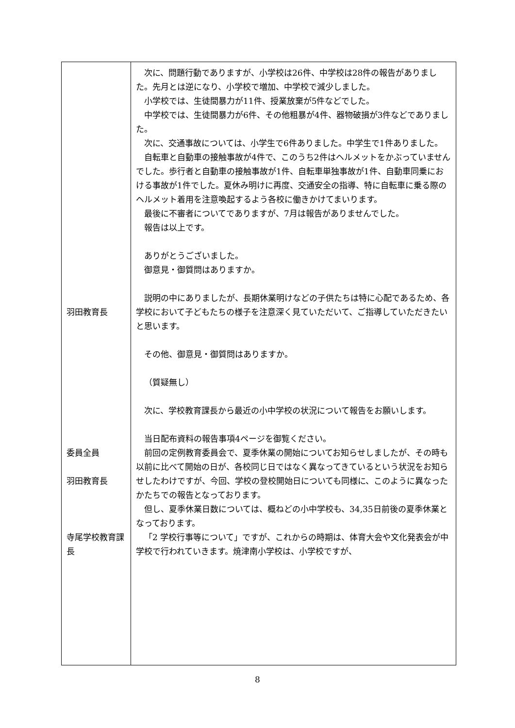| 羽田教育長 委員全員 羽田教育長 寺尾学校教育課 長 | 次に、問題行動でありますが、小学校は26件、中学校は28件の報告がありました。先月とは逆になり、小学校で増加、中学校で減少しました。 小学校では、生徒間暴力が11件、授業放棄が5件などでした。 中学校では、生徒間暴力が6件、その他粗暴が4件、器物破損が3件などでありました。 次に、交通事故については、小学生で6件ありました。中学生で1件ありました。 自転車と自動車の接触事故が4件で、このうち2件はヘルメットをかぶっていませんでした。歩行者と自動車の接触事故が1件、自転車単独事故が1件、自動車同乗における事故が1件でした。夏休み明けに再度、交通安全の指導、特に自転車に乗る際のヘルメット着用を注意喚起するよう各校に働きかけてまいります。 最後に不審者についてでありますが、7月は報告がありませんでした。 報告は以上です。 ありがとうございました。 御意見・御質問はありますか。 説明の中にありましたが、長期休業明けなどの子供たちは特に心配であるため、各学校において子どもたちの様子を注意深く見ていただいて、ご指導していただきたいと思います。 その他、御意見・御質問はありますか。 （質疑無し） 次に、学校教育課長から最近の小中学校の状況について報告をお願いします。 当日配布資料の報告事項4ページを御覧ください。 前回の定例教育委員会で、夏季休業の開始についてお知らせしましたが、その時も以前に比べて開始の日が、各校同じ日ではなく異なってきているという状況をお知らせしたわけですが、今回、学校の登校開始日についても同様に、このように異なったかたちでの報告となっております。 但し、夏季休業日数については、概ねどの小中学校も、34,35日前後の夏季休業となっております。 「2 学校行事等について」ですが、これからの時期は、体育大会や文化発表会が中学校で行われていきます。焼津南小学校は、小学校ですが、 |
8